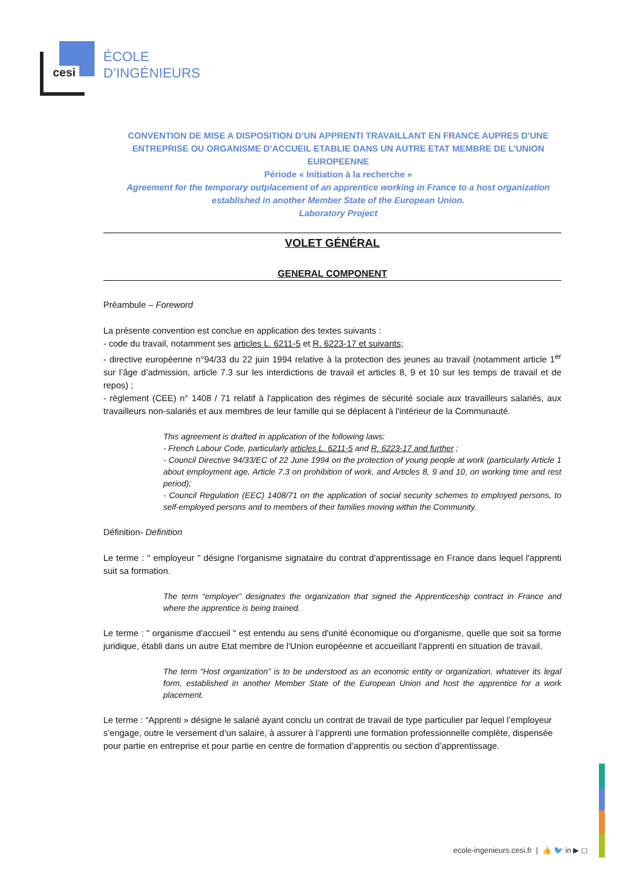cesi
ÉCOLE
D’INGÉNIEURS
CONVENTION DE MISE A DISPOSITION D’UN APPRENTI TRAVAILLANT EN FRANCE AUPRES D’UNE ENTREPRISE OU ORGANISME D’ACCUEIL ETABLIE DANS UN AUTRE ETAT MEMBRE DE L’UNION EUROPEENNE
Période « Initiation à la recherche »
Agreement for the temporary outplacement of an apprentice working in France to a host organization established in another Member State of the European Union.
Laboratory Project
VOLET GÉNÉRAL
GENERAL COMPONENT
Préambule – Foreword
La présente convention est conclue en application des textes suivants :
- code du travail, notamment ses articles L. 6211-5 et R. 6223-17 et suivants;
- directive européenne n°94/33 du 22 juin 1994 relative à la protection des jeunes au travail (notamment article 1<sup>er</sup> sur l’âge d’admission, article 7.3 sur les interdictions de travail et articles 8, 9 et 10 sur les temps de travail et de repos) ;
- règlement (CEE) n° 1408 / 71 relatif à l'application des régimes de sécurité sociale aux travailleurs salariés, aux travailleurs non-salariés et aux membres de leur famille qui se déplacent à l'intérieur de la Communauté.
This agreement is drafted in application of the following laws:
- French Labour Code, particularly articles L. 6211-5 and R. 6223-17 and further ;
- Council Directive 94/33/EC of 22 June 1994 on the protection of young people at work (particularly Article 1 about employment age, Article 7.3 on prohibition of work, and Articles 8, 9 and 10, on working time and rest period);
- Council Regulation (EEC) 1408/71 on the application of social security schemes to employed persons, to self-employed persons and to members of their families moving within the Community.
Définition- Definition
Le terme : " employeur " désigne l'organisme signataire du contrat d'apprentissage en France dans lequel l'apprenti suit sa formation.
The term “employer” designates the organization that signed the Apprenticeship contract in France and where the apprentice is being trained.
Le terme : " organisme d'accueil " est entendu au sens d'unité économique ou d'organisme, quelle que soit sa forme juridique, établi dans un autre Etat membre de l'Union européenne et accueillant l'apprenti en situation de travail.
The term “Host organization” is to be understood as an economic entity or organization, whatever its legal form, established in another Member State of the European Union and host the apprentice for a work placement.
Le terme : “Apprenti » désigne le salarié ayant conclu un contrat de travail de type particulier par lequel l’employeur s’engage, outre le versement d’un salaire, à assurer à l’apprenti une formation professionnelle complète, dispensée pour partie en entreprise et pour partie en centre de formation d’apprentis ou section d’apprentissage.
ecole-ingenieurs.cesi.fr | 👍 🐦 in ▶ ◻